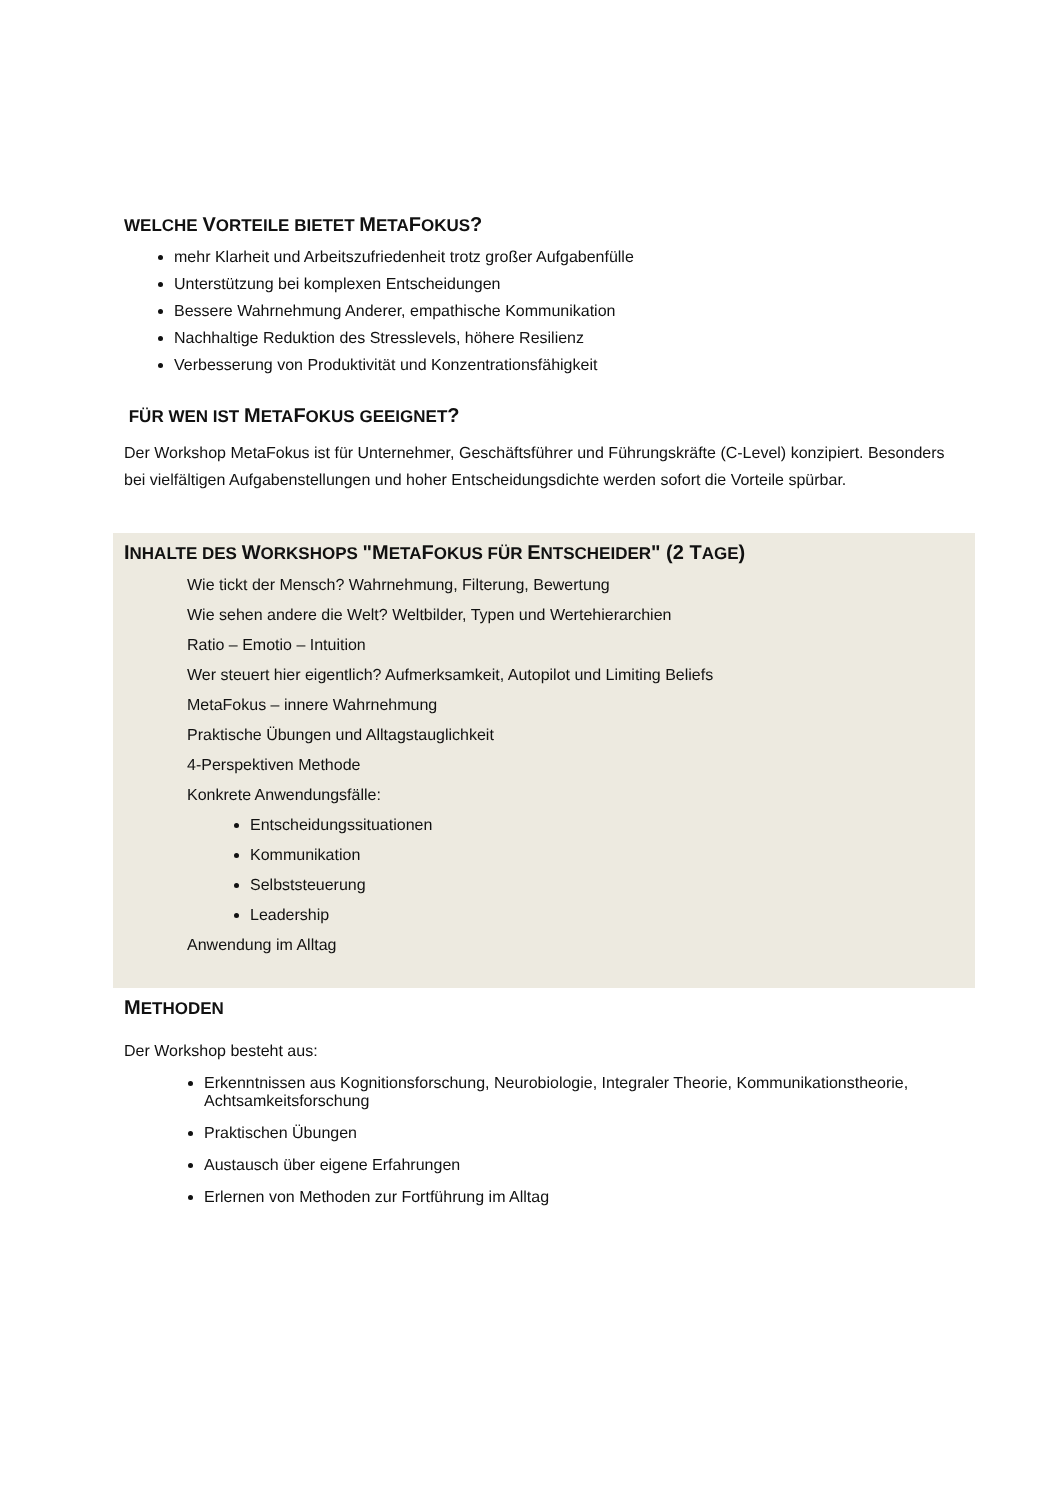WELCHE VORTEILE BIETET METAFOKUS?
mehr Klarheit und Arbeitszufriedenheit trotz großer Aufgabenfülle
Unterstützung bei komplexen Entscheidungen
Bessere Wahrnehmung Anderer, empathische Kommunikation
Nachhaltige Reduktion des Stresslevels, höhere Resilienz
Verbesserung von Produktivität und Konzentrationsfähigkeit
FÜR WEN IST METAFOKUS GEEIGNET?
Der Workshop MetaFokus ist für Unternehmer, Geschäftsführer und Führungskräfte (C-Level) konzipiert. Besonders bei vielfältigen Aufgabenstellungen und hoher Entscheidungsdichte werden sofort die Vorteile spürbar.
INHALTE DES WORKSHOPS "METAFOKUS FÜR ENTSCHEIDER" (2 TAGE)
Wie tickt der Mensch? Wahrnehmung, Filterung, Bewertung
Wie sehen andere die Welt? Weltbilder, Typen und Wertehierarchien
Ratio – Emotio – Intuition
Wer steuert hier eigentlich? Aufmerksamkeit, Autopilot und Limiting Beliefs
MetaFokus – innere Wahrnehmung
Praktische Übungen und Alltagstauglichkeit
4-Perspektiven Methode
Konkrete Anwendungsfälle:
Entscheidungssituationen
Kommunikation
Selbststeuerung
Leadership
Anwendung im Alltag
METHODEN
Der Workshop besteht aus:
Erkenntnissen aus Kognitionsforschung, Neurobiologie, Integraler Theorie, Kommunikationstheorie, Achtsamkeitsforschung
Praktischen Übungen
Austausch über eigene Erfahrungen
Erlernen von Methoden zur Fortführung im Alltag